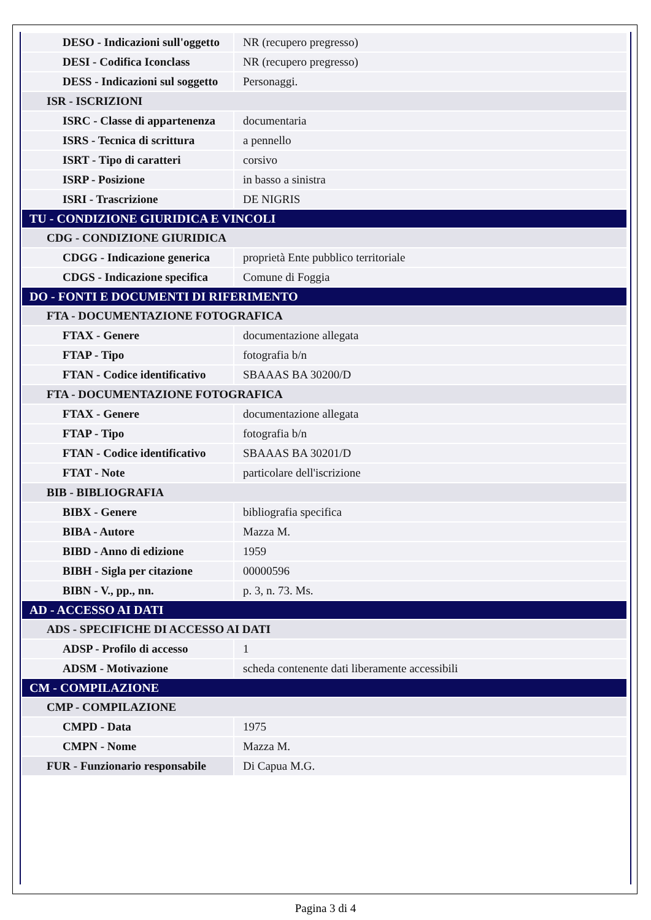| DESO - Indicazioni sull'oggetto | NR (recupero pregresso) |
| DESI - Codifica Iconclass | NR (recupero pregresso) |
| DESS - Indicazioni sul soggetto | Personaggi. |
| ISR - ISCRIZIONI | |
| ISRC - Classe di appartenenza | documentaria |
| ISRS - Tecnica di scrittura | a pennello |
| ISRT - Tipo di caratteri | corsivo |
| ISRP - Posizione | in basso a sinistra |
| ISRI - Trascrizione | DE NIGRIS |
| TU - CONDIZIONE GIURIDICA E VINCOLI | |
| CDG - CONDIZIONE GIURIDICA | |
| CDGG - Indicazione generica | proprietà Ente pubblico territoriale |
| CDGS - Indicazione specifica | Comune di Foggia |
| DO - FONTI E DOCUMENTI DI RIFERIMENTO | |
| FTA - DOCUMENTAZIONE FOTOGRAFICA | |
| FTAX - Genere | documentazione allegata |
| FTAP - Tipo | fotografia b/n |
| FTAN - Codice identificativo | SBAAAS BA 30200/D |
| FTA - DOCUMENTAZIONE FOTOGRAFICA | |
| FTAX - Genere | documentazione allegata |
| FTAP - Tipo | fotografia b/n |
| FTAN - Codice identificativo | SBAAAS BA 30201/D |
| FTAT - Note | particolare dell'iscrizione |
| BIB - BIBLIOGRAFIA | |
| BIBX - Genere | bibliografia specifica |
| BIBA - Autore | Mazza M. |
| BIBD - Anno di edizione | 1959 |
| BIBH - Sigla per citazione | 00000596 |
| BIBN - V., pp., nn. | p. 3, n. 73. Ms. |
| AD - ACCESSO AI DATI | |
| ADS - SPECIFICHE DI ACCESSO AI DATI | |
| ADSP - Profilo di accesso | 1 |
| ADSM - Motivazione | scheda contenente dati liberamente accessibili |
| CM - COMPILAZIONE | |
| CMP - COMPILAZIONE | |
| CMPD - Data | 1975 |
| CMPN - Nome | Mazza M. |
| FUR - Funzionario responsabile | Di Capua M.G. |
Pagina 3 di 4